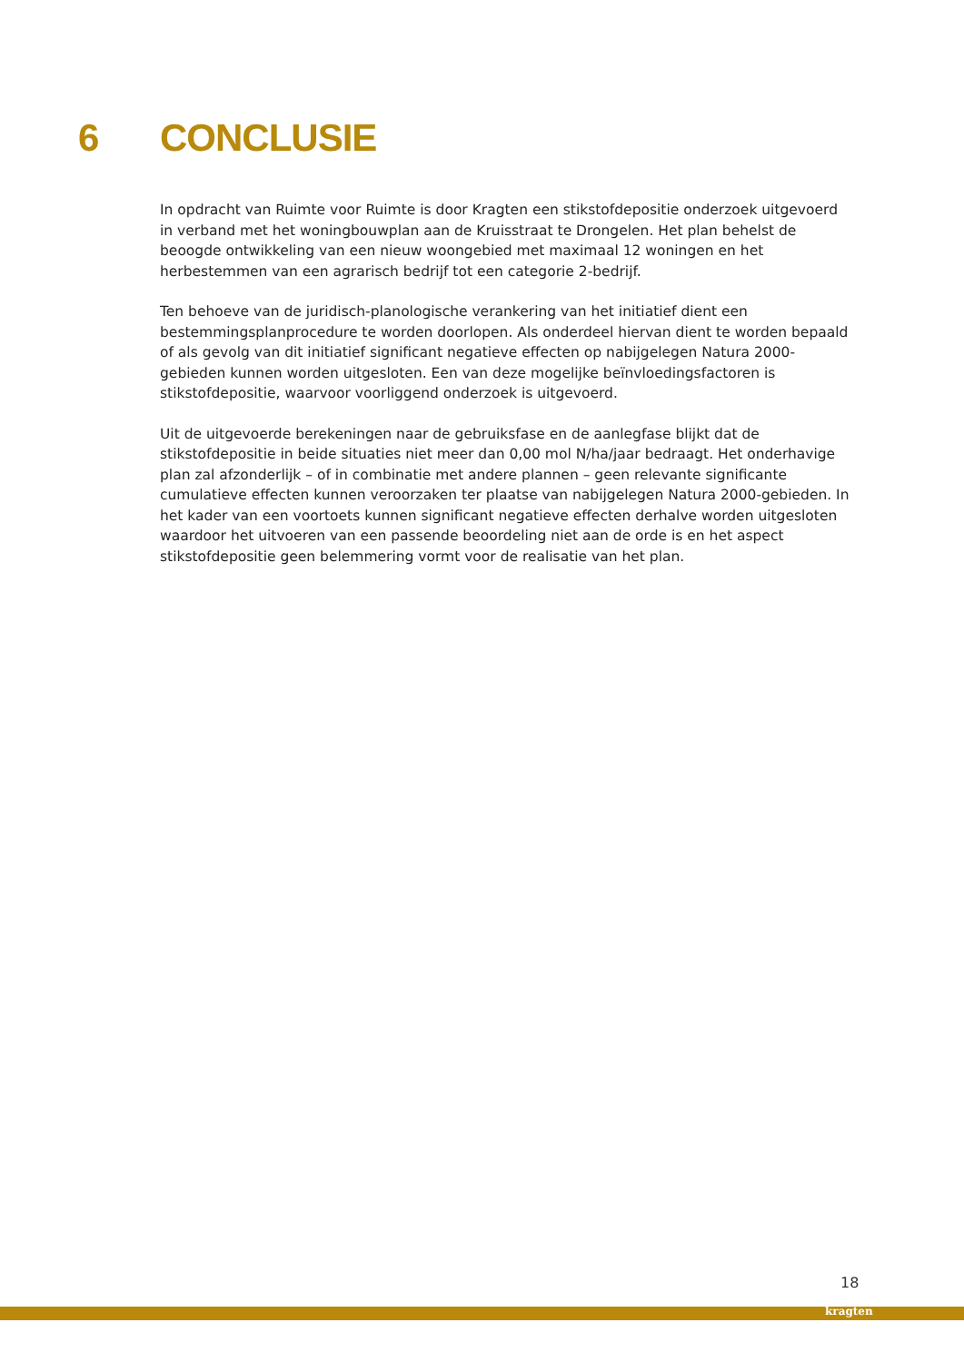6 CONCLUSIE
In opdracht van Ruimte voor Ruimte is door Kragten een stikstofdepositie onderzoek uitgevoerd in verband met het woningbouwplan aan de Kruisstraat te Drongelen. Het plan behelst de beoogde ontwikkeling van een nieuw woongebied met maximaal 12 woningen en het herbestemmen van een agrarisch bedrijf tot een categorie 2-bedrijf.
Ten behoeve van de juridisch-planologische verankering van het initiatief dient een bestemmingsplanprocedure te worden doorlopen. Als onderdeel hiervan dient te worden bepaald of als gevolg van dit initiatief significant negatieve effecten op nabijgelegen Natura 2000-gebieden kunnen worden uitgesloten. Een van deze mogelijke beïnvloedingsfactoren is stikstofdepositie, waarvoor voorliggend onderzoek is uitgevoerd.
Uit de uitgevoerde berekeningen naar de gebruiksfase en de aanlegfase blijkt dat de stikstofdepositie in beide situaties niet meer dan 0,00 mol N/ha/jaar bedraagt. Het onderhavige plan zal afzonderlijk – of in combinatie met andere plannen – geen relevante significante cumulatieve effecten kunnen veroorzaken ter plaatse van nabijgelegen Natura 2000-gebieden. In het kader van een voortoets kunnen significant negatieve effecten derhalve worden uitgesloten waardoor het uitvoeren van een passende beoordeling niet aan de orde is en het aspect stikstofdepositie geen belemmering vormt voor de realisatie van het plan.
18
kragten